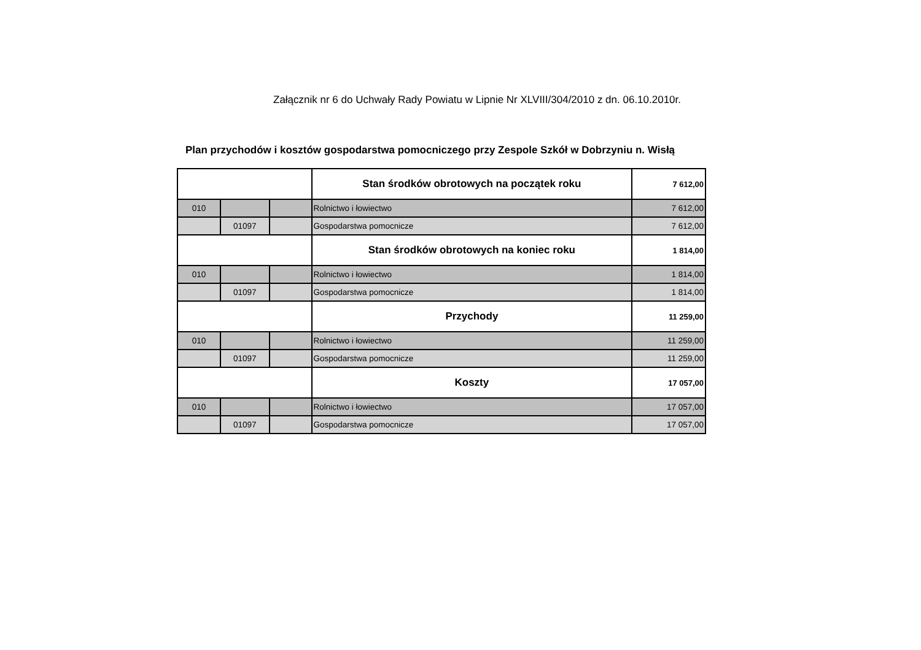Załącznik nr 6 do Uchwały Rady Powiatu w Lipnie Nr XLVIII/304/2010 z dn. 06.10.2010r.
Plan przychodów i kosztów gospodarstwa pomocniczego przy Zespole Szkół w Dobrzyniu n. Wisłą
| | | | Stan środków obrotowych na początek roku | 7 612,00 |
| 010 | | | Rolnictwo i łowiectwo | 7 612,00 |
| | 01097 | | Gospodarstwa pomocnicze | 7 612,00 |
| | | | Stan środków obrotowych na koniec roku | 1 814,00 |
| 010 | | | Rolnictwo i łowiectwo | 1 814,00 |
| | 01097 | | Gospodarstwa pomocnicze | 1 814,00 |
| | | | Przychody | 11 259,00 |
| 010 | | | Rolnictwo i łowiectwo | 11 259,00 |
| | 01097 | | Gospodarstwa pomocnicze | 11 259,00 |
| | | | Koszty | 17 057,00 |
| 010 | | | Rolnictwo i łowiectwo | 17 057,00 |
| | 01097 | | Gospodarstwa pomocnicze | 17 057,00 |